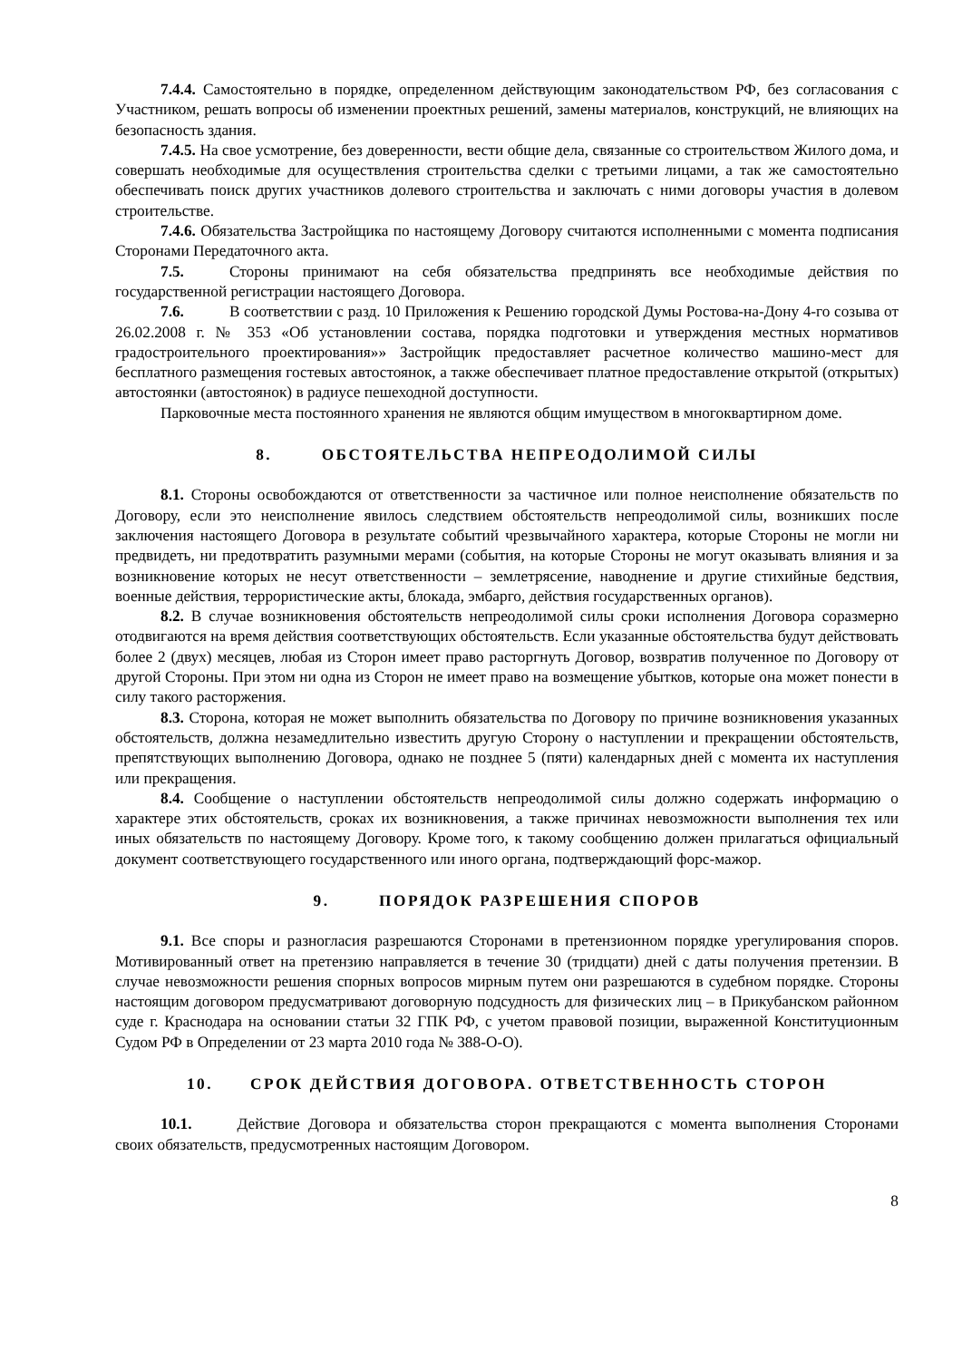7.4.4. Самостоятельно в порядке, определенном действующим законодательством РФ, без согласования с Участником, решать вопросы об изменении проектных решений, замены материалов, конструкций, не влияющих на безопасность здания.
7.4.5. На свое усмотрение, без доверенности, вести общие дела, связанные со строительством Жилого дома, и совершать необходимые для осуществления строительства сделки с третьими лицами, а так же самостоятельно обеспечивать поиск других участников долевого строительства и заключать с ними договоры участия в долевом строительстве.
7.4.6. Обязательства Застройщика по настоящему Договору считаются исполненными с момента подписания Сторонами Передаточного акта.
7.5. Стороны принимают на себя обязательства предпринять все необходимые действия по государственной регистрации настоящего Договора.
7.6. В соответствии с разд. 10 Приложения к Решению городской Думы Ростова-на-Дону 4-го созыва от 26.02.2008 г. № 353 «Об установлении состава, порядка подготовки и утверждения местных нормативов градостроительного проектирования»» Застройщик предоставляет расчетное количество машино-мест для бесплатного размещения гостевых автостоянок, а также обеспечивает платное предоставление открытой (открытых) автостоянки (автостоянок) в радиусе пешеходной доступности.
Парковочные места постоянного хранения не являются общим имуществом в многоквартирном доме.
8. ОБСТОЯТЕЛЬСТВА НЕПРЕОДОЛИМОЙ СИЛЫ
8.1. Стороны освобождаются от ответственности за частичное или полное неисполнение обязательств по Договору, если это неисполнение явилось следствием обстоятельств непреодолимой силы, возникших после заключения настоящего Договора в результате событий чрезвычайного характера, которые Стороны не могли ни предвидеть, ни предотвратить разумными мерами (события, на которые Стороны не могут оказывать влияния и за возникновение которых не несут ответственности – землетрясение, наводнение и другие стихийные бедствия, военные действия, террористические акты, блокада, эмбарго, действия государственных органов).
8.2. В случае возникновения обстоятельств непреодолимой силы сроки исполнения Договора соразмерно отодвигаются на время действия соответствующих обстоятельств. Если указанные обстоятельства будут действовать более 2 (двух) месяцев, любая из Сторон имеет право расторгнуть Договор, возвратив полученное по Договору от другой Стороны. При этом ни одна из Сторон не имеет право на возмещение убытков, которые она может понести в силу такого расторжения.
8.3. Сторона, которая не может выполнить обязательства по Договору по причине возникновения указанных обстоятельств, должна незамедлительно известить другую Сторону о наступлении и прекращении обстоятельств, препятствующих выполнению Договора, однако не позднее 5 (пяти) календарных дней с момента их наступления или прекращения.
8.4. Сообщение о наступлении обстоятельств непреодолимой силы должно содержать информацию о характере этих обстоятельств, сроках их возникновения, а также причинах невозможности выполнения тех или иных обязательств по настоящему Договору. Кроме того, к такому сообщению должен прилагаться официальный документ соответствующего государственного или иного органа, подтверждающий форс-мажор.
9. ПОРЯДОК РАЗРЕШЕНИЯ СПОРОВ
9.1. Все споры и разногласия разрешаются Сторонами в претензионном порядке урегулирования споров. Мотивированный ответ на претензию направляется в течение 30 (тридцати) дней с даты получения претензии. В случае невозможности решения спорных вопросов мирным путем они разрешаются в судебном порядке. Стороны настоящим договором предусматривают договорную подсудность для физических лиц – в Прикубанском районном суде г. Краснодара на основании статьи 32 ГПК РФ, с учетом правовой позиции, выраженной Конституционным Судом РФ в Определении от 23 марта 2010 года № 388-О-О).
10. СРОК ДЕЙСТВИЯ ДОГОВОРА. ОТВЕТСТВЕННОСТЬ СТОРОН
10.1. Действие Договора и обязательства сторон прекращаются с момента выполнения Сторонами своих обязательств, предусмотренных настоящим Договором.
8